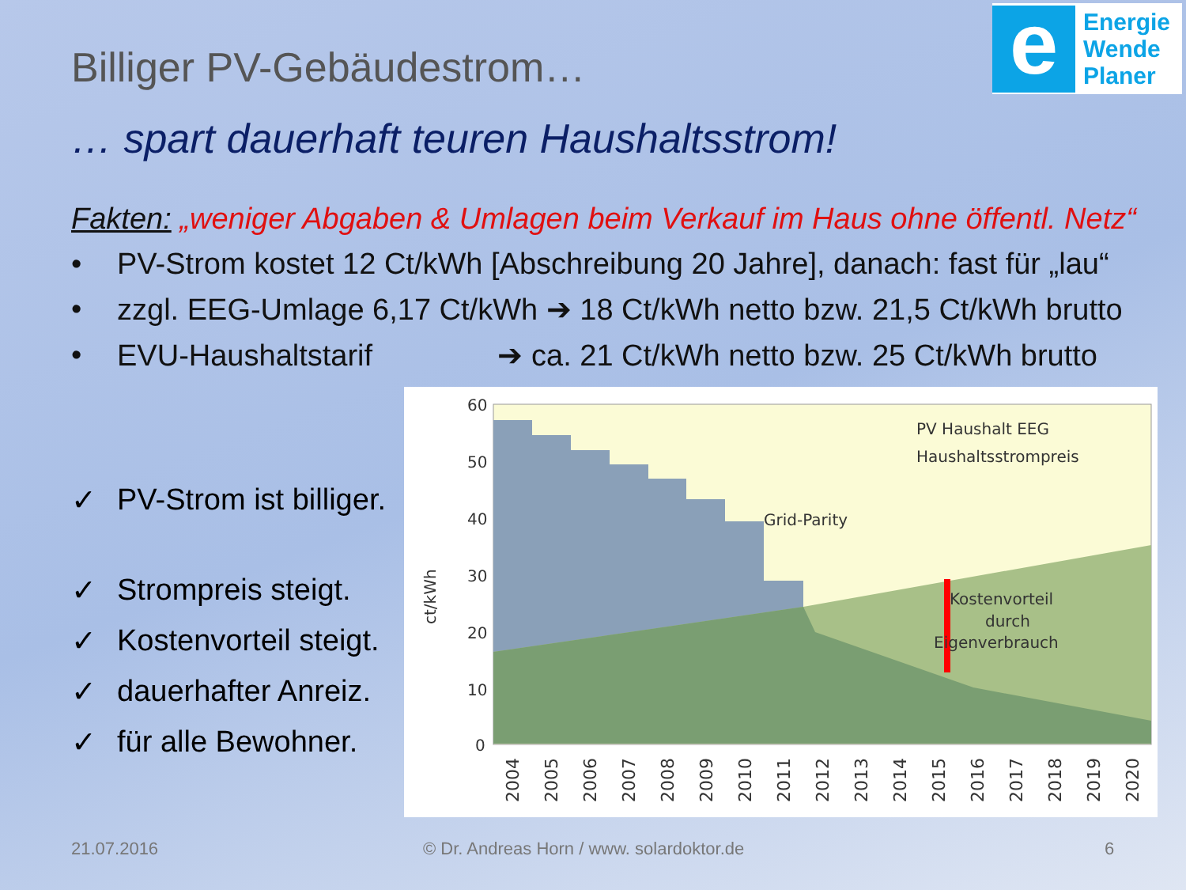e
Energie
Wende
Planer
Billiger PV-Gebäudestrom…
… spart dauerhaft teuren Haushaltsstrom!
Fakten: „weniger Abgaben & Umlagen beim Verkauf im Haus ohne öffentl. Netz“
• PV-Strom kostet 12 Ct/kWh [Abschreibung 20 Jahre], danach: fast für „lau“
• zzgl. EEG-Umlage 6,17 Ct/kWh ➔ 18 Ct/kWh netto bzw. 21,5 Ct/kWh brutto
• EVU-Haushaltstarif ➔ ca. 21 Ct/kWh netto bzw. 25 Ct/kWh brutto
✓ PV-Strom ist billiger.
✓ Strompreis steigt.
✓ Kostenvorteil steigt.
✓ dauerhafter Anreiz.
✓ für alle Bewohner.
60
50
40
30
20
10
0
ct/kWh
PV Haushalt EEG
Haushaltsstrompreis
Grid-Parity
Kostenvorteil
durch
Eigenverbrauch
2004
2005
2006
2007
2008
2009
2010
2011
2012
2013
2014
2015
2016
2017
2018
2019
2020
21.07.2016
© Dr. Andreas Horn / www. solardoktor.de
6